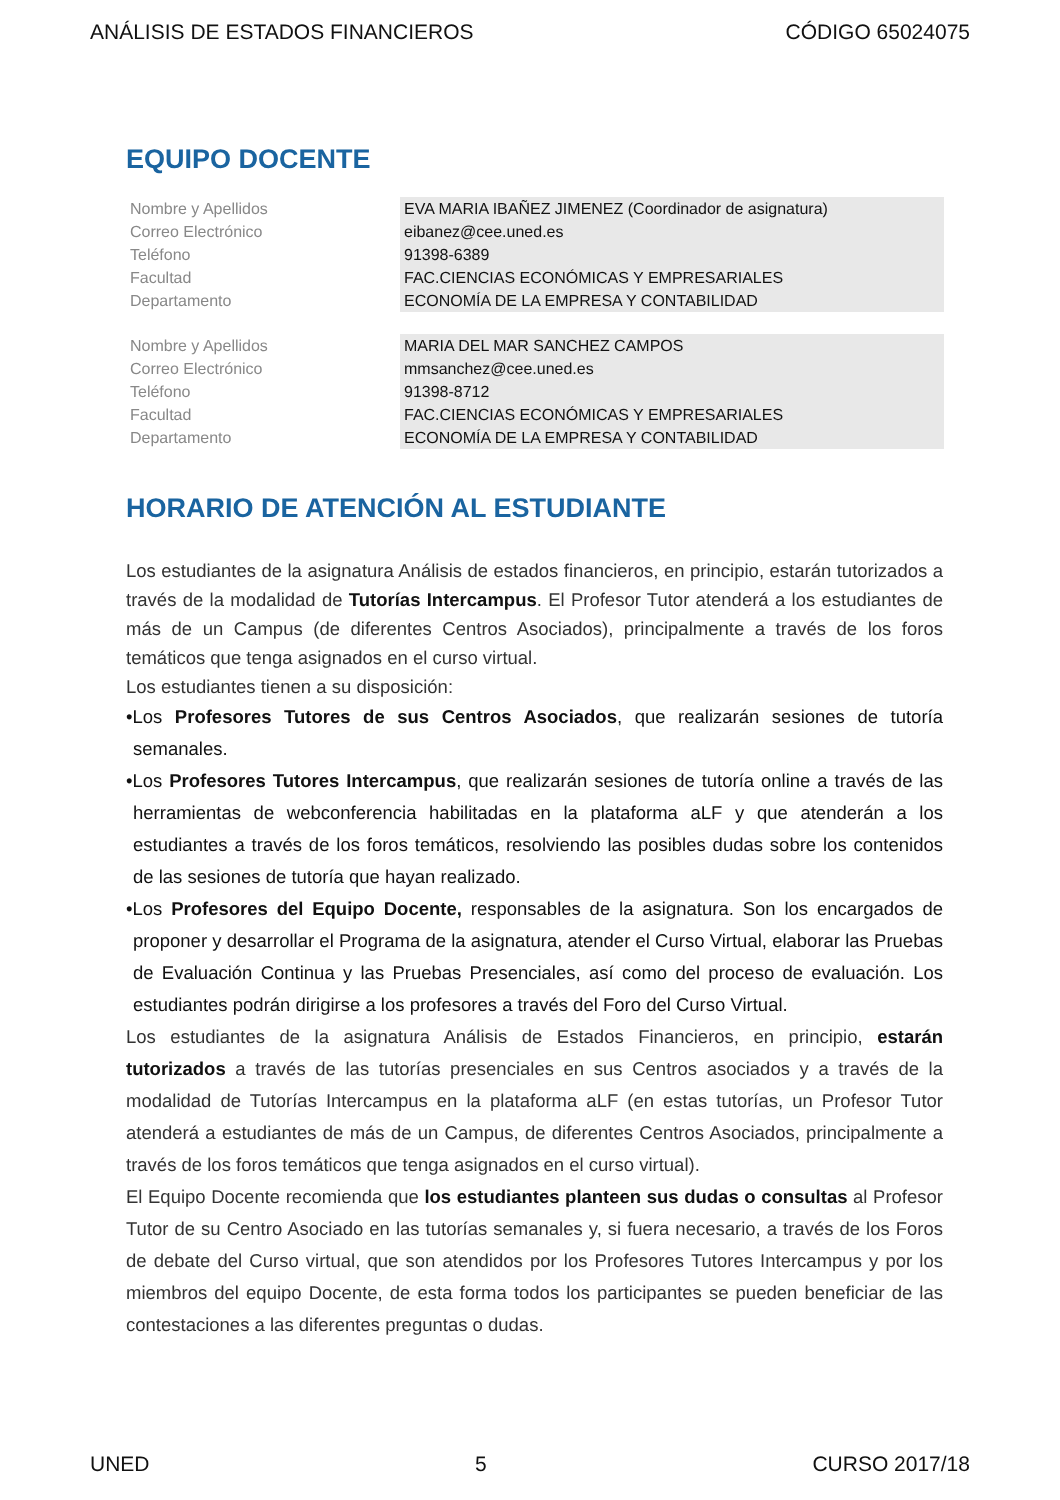ANÁLISIS DE ESTADOS FINANCIEROS CÓDIGO 65024075
EQUIPO DOCENTE
| Nombre y Apellidos | EVA MARIA IBAÑEZ JIMENEZ (Coordinador de asignatura) |
| Correo Electrónico | eibanez@cee.uned.es |
| Teléfono | 91398-6389 |
| Facultad | FAC.CIENCIAS ECONÓMICAS Y EMPRESARIALES |
| Departamento | ECONOMÍA DE LA EMPRESA Y CONTABILIDAD |
| Nombre y Apellidos | MARIA DEL MAR SANCHEZ CAMPOS |
| Correo Electrónico | mmsanchez@cee.uned.es |
| Teléfono | 91398-8712 |
| Facultad | FAC.CIENCIAS ECONÓMICAS Y EMPRESARIALES |
| Departamento | ECONOMÍA DE LA EMPRESA Y CONTABILIDAD |
HORARIO DE ATENCIÓN AL ESTUDIANTE
Los estudiantes de la asignatura Análisis de estados financieros, en principio, estarán tutorizados a través de la modalidad de Tutorías Intercampus. El Profesor Tutor atenderá a los estudiantes de más de un Campus (de diferentes Centros Asociados), principalmente a través de los foros temáticos que tenga asignados en el curso virtual.
Los estudiantes tienen a su disposición:
•Los Profesores Tutores de sus Centros Asociados, que realizarán sesiones de tutoría semanales.
•Los Profesores Tutores Intercampus, que realizarán sesiones de tutoría online a través de las herramientas de webconferencia habilitadas en la plataforma aLF y que atenderán a los estudiantes a través de los foros temáticos, resolviendo las posibles dudas sobre los contenidos de las sesiones de tutoría que hayan realizado.
•Los Profesores del Equipo Docente, responsables de la asignatura. Son los encargados de proponer y desarrollar el Programa de la asignatura, atender el Curso Virtual, elaborar las Pruebas de Evaluación Continua y las Pruebas Presenciales, así como del proceso de evaluación. Los estudiantes podrán dirigirse a los profesores a través del Foro del Curso Virtual.
Los estudiantes de la asignatura Análisis de Estados Financieros, en principio, estarán tutorizados a través de las tutorías presenciales en sus Centros asociados y a través de la modalidad de Tutorías Intercampus en la plataforma aLF (en estas tutorías, un Profesor Tutor atenderá a estudiantes de más de un Campus, de diferentes Centros Asociados, principalmente a través de los foros temáticos que tenga asignados en el curso virtual).
El Equipo Docente recomienda que los estudiantes planteen sus dudas o consultas al Profesor Tutor de su Centro Asociado en las tutorías semanales y, si fuera necesario, a través de los Foros de debate del Curso virtual, que son atendidos por los Profesores Tutores Intercampus y por los miembros del equipo Docente, de esta forma todos los participantes se pueden beneficiar de las contestaciones a las diferentes preguntas o dudas.
UNED 5 CURSO 2017/18